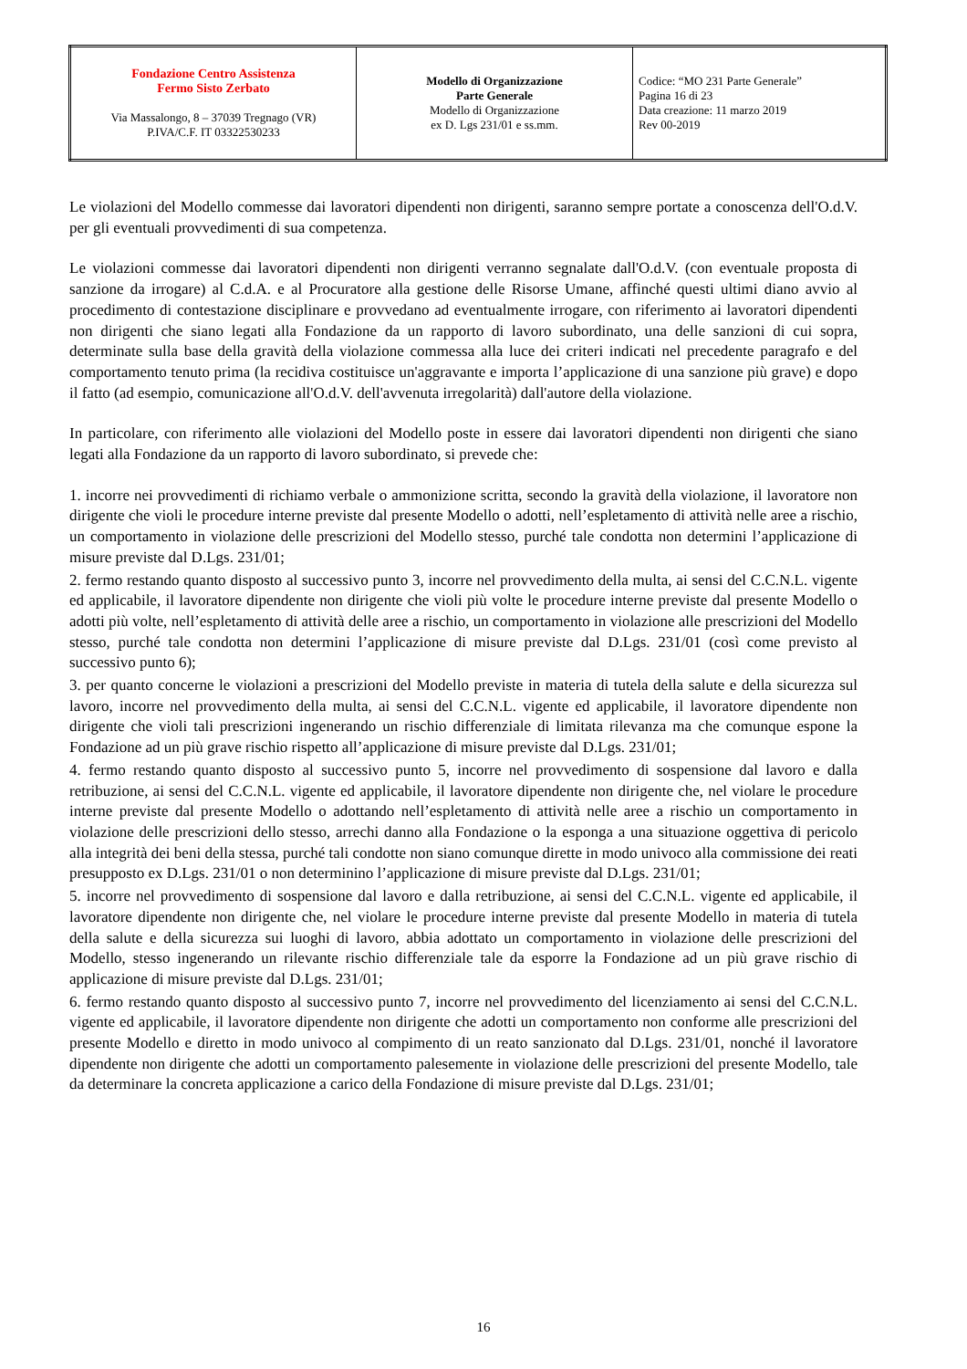| Fondazione Centro Assistenza Fermo Sisto Zerbato Via Massalongo, 8 – 37039 Tregnago (VR) P.IVA/C.F. IT 03322530233 | Modello di Organizzazione Parte Generale Modello di Organizzazione ex D. Lgs 231/01 e ss.mm. | Codice: “MO 231 Parte Generale” Pagina 16 di 23 Data creazione: 11 marzo 2019 Rev 00-2019 |
Le violazioni del Modello commesse dai lavoratori dipendenti non dirigenti, saranno sempre portate a conoscenza dell'O.d.V. per gli eventuali provvedimenti di sua competenza.
Le violazioni commesse dai lavoratori dipendenti non dirigenti verranno segnalate dall'O.d.V. (con eventuale proposta di sanzione da irrogare) al C.d.A. e al Procuratore alla gestione delle Risorse Umane, affinché questi ultimi diano avvio al procedimento di contestazione disciplinare e provvedano ad eventualmente irrogare, con riferimento ai lavoratori dipendenti non dirigenti che siano legati alla Fondazione da un rapporto di lavoro subordinato, una delle sanzioni di cui sopra, determinate sulla base della gravità della violazione commessa alla luce dei criteri indicati nel precedente paragrafo e del comportamento tenuto prima (la recidiva costituisce un'aggravante e importa l’applicazione di una sanzione più grave) e dopo il fatto (ad esempio, comunicazione all'O.d.V. dell'avvenuta irregolarità) dall'autore della violazione.
In particolare, con riferimento alle violazioni del Modello poste in essere dai lavoratori dipendenti non dirigenti che siano legati alla Fondazione da un rapporto di lavoro subordinato, si prevede che:
1. incorre nei provvedimenti di richiamo verbale o ammonizione scritta, secondo la gravità della violazione, il lavoratore non dirigente che violi le procedure interne previste dal presente Modello o adotti, nell’espletamento di attività nelle aree a rischio, un comportamento in violazione delle prescrizioni del Modello stesso, purché tale condotta non determini l’applicazione di misure previste dal D.Lgs. 231/01;
2. fermo restando quanto disposto al successivo punto 3, incorre nel provvedimento della multa, ai sensi del C.C.N.L. vigente ed applicabile, il lavoratore dipendente non dirigente che violi più volte le procedure interne previste dal presente Modello o adotti più volte, nell’espletamento di attività delle aree a rischio, un comportamento in violazione alle prescrizioni del Modello stesso, purché tale condotta non determini l’applicazione di misure previste dal D.Lgs. 231/01 (così come previsto al successivo punto 6);
3. per quanto concerne le violazioni a prescrizioni del Modello previste in materia di tutela della salute e della sicurezza sul lavoro, incorre nel provvedimento della multa, ai sensi del C.C.N.L. vigente ed applicabile, il lavoratore dipendente non dirigente che violi tali prescrizioni ingenerando un rischio differenziale di limitata rilevanza ma che comunque espone la Fondazione ad un più grave rischio rispetto all’applicazione di misure previste dal D.Lgs. 231/01;
4. fermo restando quanto disposto al successivo punto 5, incorre nel provvedimento di sospensione dal lavoro e dalla retribuzione, ai sensi del C.C.N.L. vigente ed applicabile, il lavoratore dipendente non dirigente che, nel violare le procedure interne previste dal presente Modello o adottando nell’espletamento di attività nelle aree a rischio un comportamento in violazione delle prescrizioni dello stesso, arrechi danno alla Fondazione o la esponga a una situazione oggettiva di pericolo alla integrità dei beni della stessa, purché tali condotte non siano comunque dirette in modo univoco alla commissione dei reati presupposto ex D.Lgs. 231/01 o non determinino l’applicazione di misure previste dal D.Lgs. 231/01;
5. incorre nel provvedimento di sospensione dal lavoro e dalla retribuzione, ai sensi del C.C.N.L. vigente ed applicabile, il lavoratore dipendente non dirigente che, nel violare le procedure interne previste dal presente Modello in materia di tutela della salute e della sicurezza sui luoghi di lavoro, abbia adottato un comportamento in violazione delle prescrizioni del Modello, stesso ingenerando un rilevante rischio differenziale tale da esporre la Fondazione ad un più grave rischio di applicazione di misure previste dal D.Lgs. 231/01;
6. fermo restando quanto disposto al successivo punto 7, incorre nel provvedimento del licenziamento ai sensi del C.C.N.L. vigente ed applicabile, il lavoratore dipendente non dirigente che adotti un comportamento non conforme alle prescrizioni del presente Modello e diretto in modo univoco al compimento di un reato sanzionato dal D.Lgs. 231/01, nonché il lavoratore dipendente non dirigente che adotti un comportamento palesemente in violazione delle prescrizioni del presente Modello, tale da determinare la concreta applicazione a carico della Fondazione di misure previste dal D.Lgs. 231/01;
16